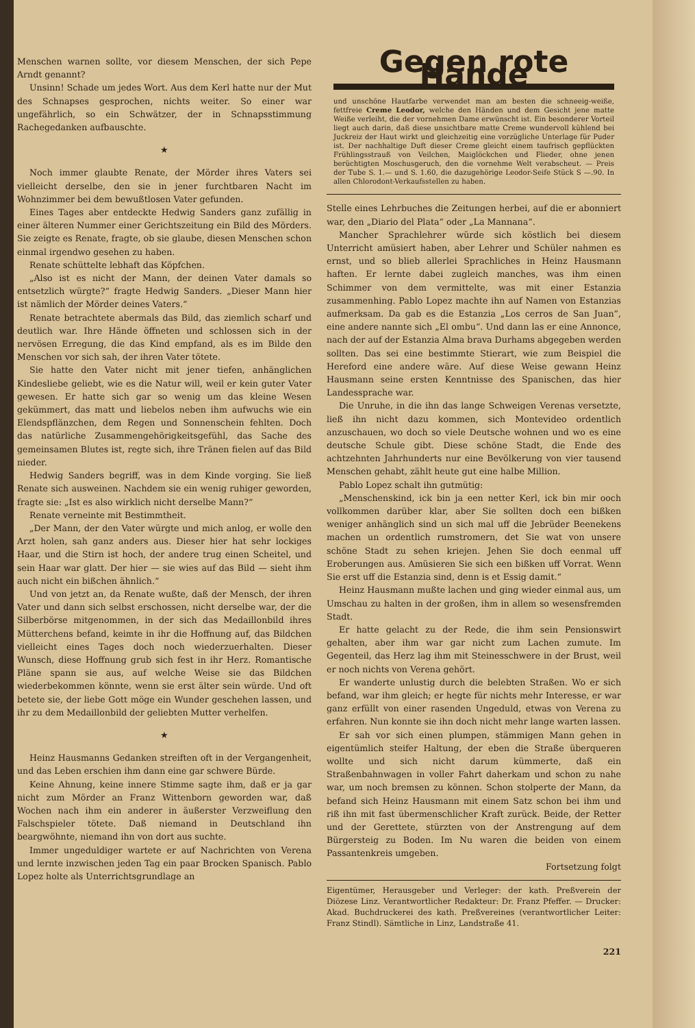Menschen warnen sollte, vor diesem Menschen, der sich Pepe Arndt genannt?
Unsinn! Schade um jedes Wort. Aus dem Kerl hatte nur der Mut des Schnapses gesprochen, nichts weiter. So einer war ungefährlich, so ein Schwätzer, der in Schnapsstimmung Rachegedanken aufbauschte.
★
Noch immer glaubte Renate, der Mörder ihres Vaters sei vielleicht derselbe, den sie in jener furchtbaren Nacht im Wohnzimmer bei dem bewußtlosen Vater gefunden.
Eines Tages aber entdeckte Hedwig Sanders ganz zufällig in einer älteren Nummer einer Gerichtszeitung ein Bild des Mörders. Sie zeigte es Renate, fragte, ob sie glaube, diesen Menschen schon einmal irgendwo gesehen zu haben.
Renate schüttelte lebhaft das Köpfchen.
„Also ist es nicht der Mann, der deinen Vater damals so entsetzlich würgte?“ fragte Hedwig Sanders. „Dieser Mann hier ist nämlich der Mörder deines Vaters.“
Renate betrachtete abermals das Bild, das ziemlich scharf und deutlich war. Ihre Hände öffneten und schlossen sich in der nervösen Erregung, die das Kind empfand, als es im Bilde den Menschen vor sich sah, der ihren Vater tötete.
Sie hatte den Vater nicht mit jener tiefen, anhänglichen Kindesliebe geliebt, wie es die Natur will, weil er kein guter Vater gewesen. Er hatte sich gar so wenig um das kleine Wesen gekümmert, das matt und liebelos neben ihm aufwuchs wie ein Elendspflänzchen, dem Regen und Sonnenschein fehlten. Doch das natürliche Zusammengehörigkeitsgefühl, das Sache des gemeinsamen Blutes ist, regte sich, ihre Tränen fielen auf das Bild nieder.
Hedwig Sanders begriff, was in dem Kinde vorging. Sie ließ Renate sich ausweinen. Nachdem sie ein wenig ruhiger geworden, fragte sie: „Ist es also wirklich nicht derselbe Mann?“
Renate verneinte mit Bestimmtheit.
„Der Mann, der den Vater würgte und mich anlog, er wolle den Arzt holen, sah ganz anders aus. Dieser hier hat sehr lockiges Haar, und die Stirn ist hoch, der andere trug einen Scheitel, und sein Haar war glatt. Der hier — sie wies auf das Bild — sieht ihm auch nicht ein bißchen ähnlich.“
Und von jetzt an, da Renate wußte, daß der Mensch, der ihren Vater und dann sich selbst erschossen, nicht derselbe war, der die Silberbörse mitgenommen, in der sich das Medaillonbild ihres Mütterchens befand, keimte in ihr die Hoffnung auf, das Bildchen vielleicht eines Tages doch noch wiederzuerhalten. Dieser Wunsch, diese Hoffnung grub sich fest in ihr Herz. Romantische Pläne spann sie aus, auf welche Weise sie das Bildchen wiederbekommen könnte, wenn sie erst älter sein würde. Und oft betete sie, der liebe Gott möge ein Wunder geschehen lassen, und ihr zu dem Medaillonbild der geliebten Mutter verhelfen.
★
Heinz Hausmanns Gedanken streiften oft in der Vergangenheit, und das Leben erschien ihm dann eine gar schwere Bürde.
Keine Ahnung, keine innere Stimme sagte ihm, daß er ja gar nicht zum Mörder an Franz Wittenborn geworden war, daß Wochen nach ihm ein anderer in äußerster Verzweiflung den Falschspieler tötete. Daß niemand in Deutschland ihn beargwöhnte, niemand ihn von dort aus suchte.
Immer ungeduldiger wartete er auf Nachrichten von Verena und lernte inzwischen jeden Tag ein paar Brocken Spanisch. Pablo Lopez holte als Unterrichtsgrundlage an
Gegen rote Hände
und unschöne Hautfarbe verwendet man am besten die schneeig-weiße, fettfreie Creme Leodor, welche den Händen und dem Gesicht jene matte Weiße verleiht, die der vornehmen Dame erwünscht ist. Ein besonderer Vorteil liegt auch darin, daß diese unsichtbare matte Creme wundervoll kühlend bei Juckreiz der Haut wirkt und gleichzeitig eine vorzügliche Unterlage für Puder ist. Der nachhaltige Duft dieser Creme gleicht einem taufrisch gepflückten Frühlingsstrauß von Veilchen, Maiglöckchen und Flieder, ohne jenen berüchtigten Moschusgeruch, den die vornehme Welt verabscheut. — Preis der Tube S. 1.— und S. 1.60, die dazugehörige Leodor-Seife Stück S —.90. In allen Chlorodont-Verkaufsstellen zu haben.
Stelle eines Lehrbuches die Zeitungen herbei, auf die er abonniert war, den „Diario del Plata“ oder „La Mannana“.
Mancher Sprachlehrer würde sich köstlich bei diesem Unterricht amüsiert haben, aber Lehrer und Schüler nahmen es ernst, und so blieb allerlei Sprachliches in Heinz Hausmann haften. Er lernte dabei zugleich manches, was ihm einen Schimmer von dem vermittelte, was mit einer Estanzia zusammenhing. Pablo Lopez machte ihn auf Namen von Estanzias aufmerksam. Da gab es die Estanzia „Los cerros de San Juan“, eine andere nannte sich „El ombu“. Und dann las er eine Annonce, nach der auf der Estanzia Alma brava Durhams abgegeben werden sollten. Das sei eine bestimmte Stierart, wie zum Beispiel die Hereford eine andere wäre. Auf diese Weise gewann Heinz Hausmann seine ersten Kenntnisse des Spanischen, das hier Landessprache war.
Die Unruhe, in die ihn das lange Schweigen Verenas versetzte, ließ ihn nicht dazu kommen, sich Montevideo ordentlich anzuschauen, wo doch so viele Deutsche wohnen und wo es eine deutsche Schule gibt. Diese schöne Stadt, die Ende des achtzehnten Jahrhunderts nur eine Bevölkerung von vier tausend Menschen gehabt, zählt heute gut eine halbe Million.
Pablo Lopez schalt ihn gutmütig:
„Menschenskind, ick bin ja een netter Kerl, ick bin mir ooch vollkommen darüber klar, aber Sie sollten doch een bißken weniger anhänglich sind un sich mal uff die Jebrüder Beenekens machen un ordentlich rumstromern, det Sie wat von unsere schöne Stadt zu sehen kriejen. Jehen Sie doch eenmal uff Eroberungen aus. Amüsieren Sie sich een bißken uff Vorrat. Wenn Sie erst uff die Estanzia sind, denn is et Essig damit.“
Heinz Hausmann mußte lachen und ging wieder einmal aus, um Umschau zu halten in der großen, ihm in allem so wesensfremden Stadt.
Er hatte gelacht zu der Rede, die ihm sein Pensionswirt gehalten, aber ihm war gar nicht zum Lachen zumute. Im Gegenteil, das Herz lag ihm mit Steinesschwere in der Brust, weil er noch nichts von Verena gehört.
Er wanderte unlustig durch die belebten Straßen. Wo er sich befand, war ihm gleich; er hegte für nichts mehr Interesse, er war ganz erfüllt von einer rasenden Ungeduld, etwas von Verena zu erfahren. Nun konnte sie ihn doch nicht mehr lange warten lassen.
Er sah vor sich einen plumpen, stämmigen Mann gehen in eigentümlich steifer Haltung, der eben die Straße überqueren wollte und sich nicht darum kümmerte, daß ein Straßenbahnwagen in voller Fahrt daherkam und schon zu nahe war, um noch bremsen zu können. Schon stolperte der Mann, da befand sich Heinz Hausmann mit einem Satz schon bei ihm und riß ihn mit fast übermenschlicher Kraft zurück. Beide, der Retter und der Gerettete, stürzten von der Anstrengung auf dem Bürgersteig zu Boden. Im Nu waren die beiden von einem Passantenkreis umgeben.
Fortsetzung folgt
Eigentümer, Herausgeber und Verleger: der kath. Preßverein der Diözese Linz. Verantwortlicher Redakteur: Dr. Franz Pfeffer. — Drucker: Akad. Buchdruckerei des kath. Preßvereines (verantwortlicher Leiter: Franz Stindl). Sämtliche in Linz, Landstraße 41.
221